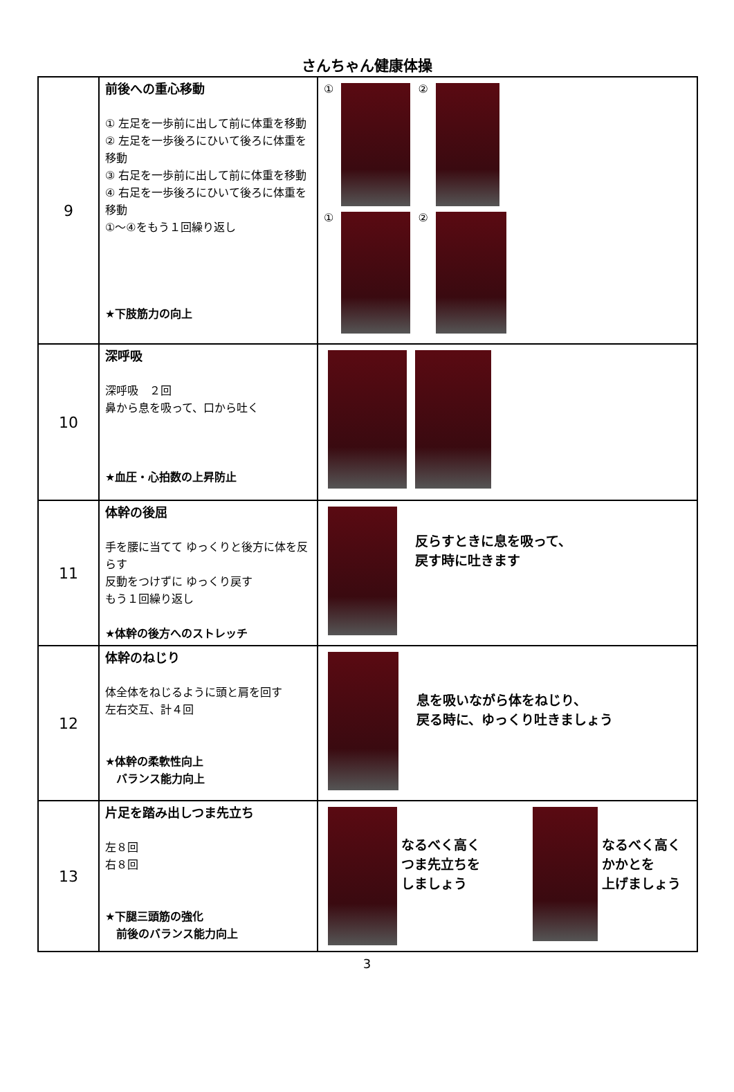さんちゃん健康体操
| 9 | 前後への重心移動 ① 左足を一歩前に出して前に体重を移動 ② 左足を一歩後ろにひいて後ろに体重を移動 ③ 右足を一歩前に出して前に体重を移動 ④ 右足を一歩後ろにひいて後ろに体重を移動 ①～④をもう１回繰り返し ★下肢筋力の向上 | ① ② ① ② |
| 10 | 深呼吸 深呼吸 ２回 鼻から息を吸って、口から吐く ★血圧・心拍数の上昇防止 | |
| 11 | 体幹の後屈 手を腰に当てて ゆっくりと後方に体を反らす 反動をつけずに ゆっくり戻す もう１回繰り返し ★体幹の後方へのストレッチ | 反らすときに息を吸って、 戻す時に吐きます |
| 12 | 体幹のねじり 体全体をねじるように頭と肩を回す 左右交互、計４回 ★体幹の柔軟性向上 バランス能力向上 | 息を吸いながら体をねじり、 戻る時に、ゆっくり吐きましょう |
| 13 | 片足を踏み出しつま先立ち 左８回 右８回 ★下腿三頭筋の強化 前後のバランス能力向上 | なるべく高く つま先立ちを しましょう なるべく高く かかとを 上げましょう |
3